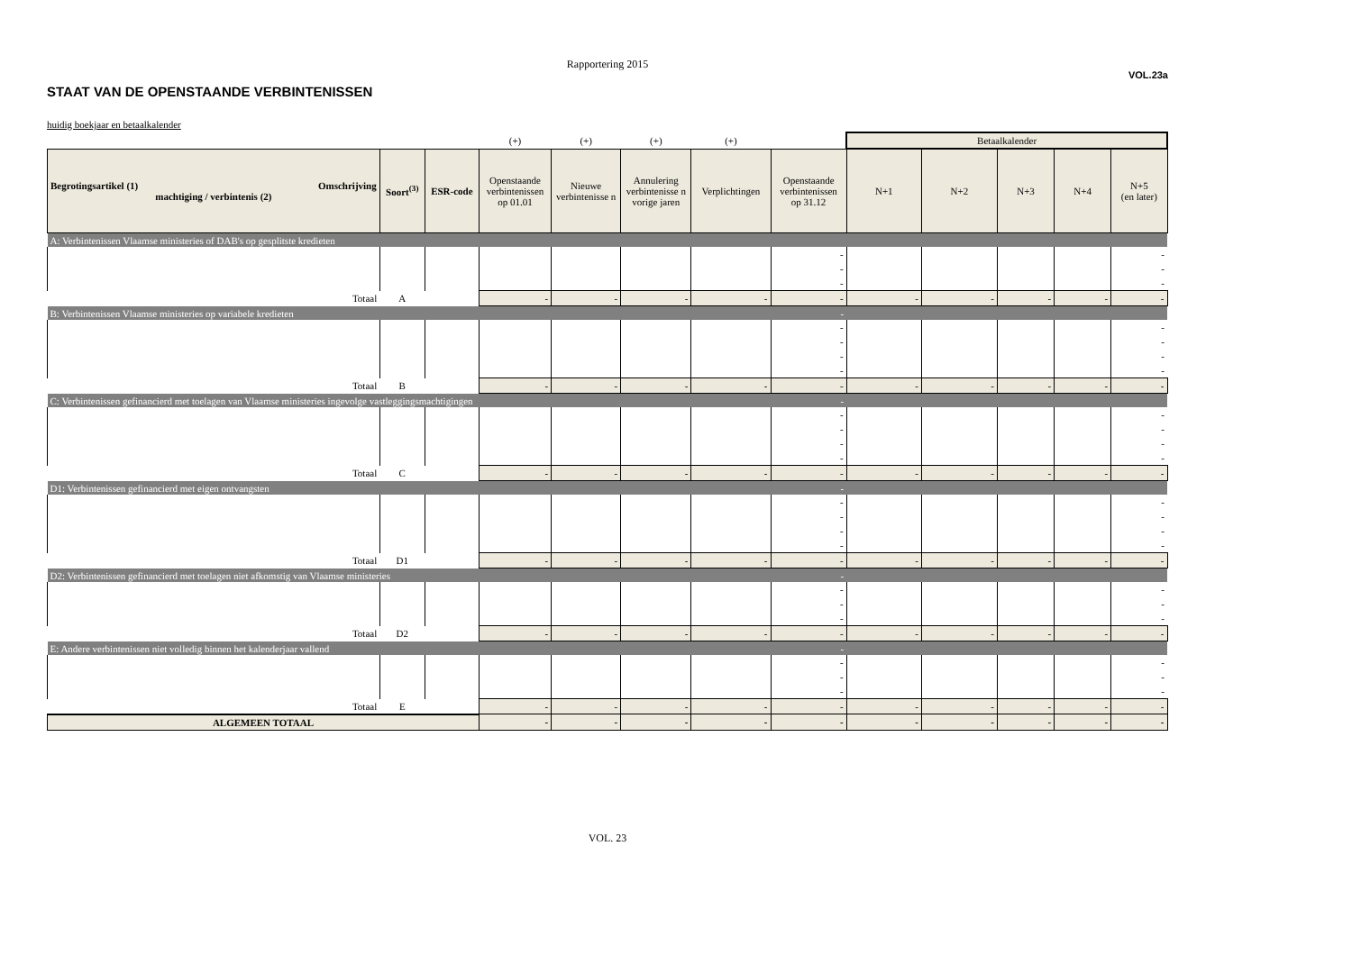Rapportering 2015
VOL.23a
STAAT VAN DE OPENSTAANDE VERBINTENISSEN
huidig boekjaar en betaalkalender
| | | | (+) | (+) | (+) | (+) | | Betaalkalender | | | | |
| Begrotingsartikel (1) Omschrijving machtiging / verbintenis (2) | Soort<sup>(3)</sup> | ESR-code | Openstaande verbintenissen op 01.01 | Nieuwe verbintenisse n | Annulering verbintenisse n vorige jaren | Verplichtingen | Openstaande verbintenissen op 31.12 | N+1 | N+2 | N+3 | N+4 | N+5 (en later) |
| A: Verbintenissen Vlaamse ministeries of DAB's op gesplitste kredieten | | | | | | | | | | | | |
| | | | | | | | - | | | | | - |
| | | | | | | | - | | | | | - |
| | | | | | | | - | | | | | - |
| Totaal | A | | - | - | - | - | - | - | - | - | - | - |
| B: Verbintenissen Vlaamse ministeries op variabele kredieten | | | | | | | - | | | | | |
| | | | | | | | - | | | | | - |
| | | | | | | | - | | | | | - |
| | | | | | | | - | | | | | - |
| | | | | | | | - | | | | | - |
| Totaal | B | | - | - | - | - | - | - | - | - | - | - |
| C: Verbintenissen gefinancierd met toelagen van Vlaamse ministeries ingevolge vastleggingsmachtigingen | | | | | | | - | | | | | |
| | | | | | | | - | | | | | - |
| | | | | | | | - | | | | | - |
| | | | | | | | - | | | | | - |
| | | | | | | | - | | | | | - |
| Totaal | C | | - | - | - | - | - | - | - | - | - | - |
| D1: Verbintenissen gefinancierd met eigen ontvangsten | | | | | | | - | | | | | |
| | | | | | | | - | | | | | - |
| | | | | | | | - | | | | | - |
| | | | | | | | - | | | | | - |
| | | | | | | | - | | | | | - |
| Totaal | D1 | | - | - | - | - | - | - | - | - | - | - |
| D2: Verbintenissen gefinancierd met toelagen niet afkomstig van Vlaamse ministeries | | | | | | | - | | | | | |
| | | | | | | | - | | | | | - |
| | | | | | | | - | | | | | - |
| | | | | | | | - | | | | | - |
| Totaal | D2 | | - | - | - | - | - | - | - | - | - | - |
| E: Andere verbintenissen niet volledig binnen het kalenderjaar vallend | | | | | | | - | | | | | |
| | | | | | | | - | | | | | - |
| | | | | | | | - | | | | | - |
| | | | | | | | - | | | | | - |
| Totaal | E | | - | - | - | - | - | - | - | - | - | - |
| ALGEMEEN TOTAAL | | | - | - | - | - | - | - | - | - | - | - |
VOL. 23